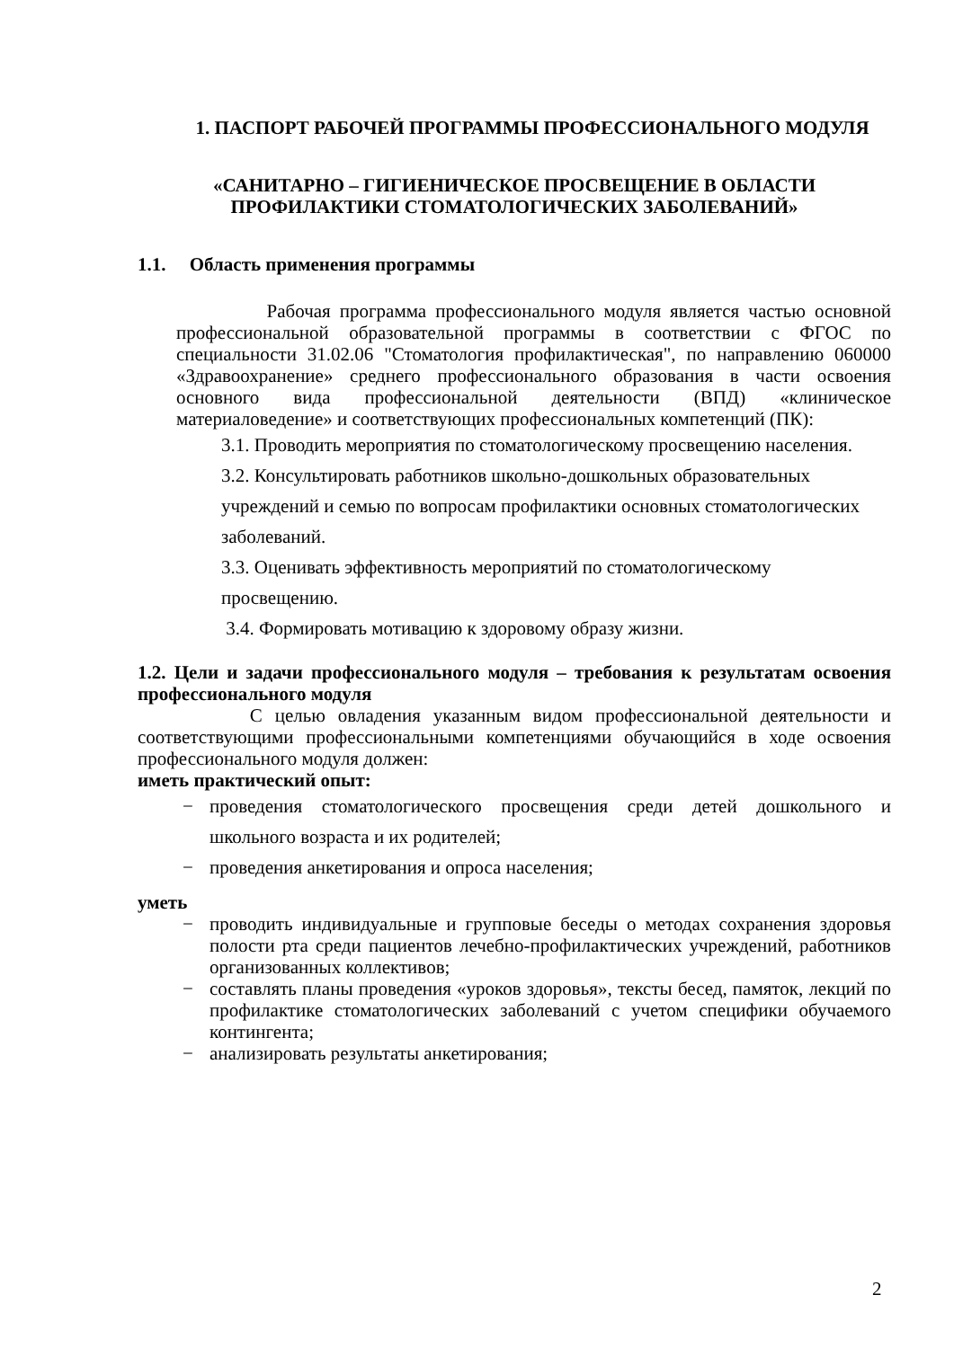1. ПАСПОРТ РАБОЧЕЙ ПРОГРАММЫ ПРОФЕССИОНАЛЬНОГО МОДУЛЯ
«САНИТАРНО – ГИГИЕНИЧЕСКОЕ ПРОСВЕЩЕНИЕ В ОБЛАСТИ ПРОФИЛАКТИКИ СТОМАТОЛОГИЧЕСКИХ ЗАБОЛЕВАНИЙ»
1.1. Область применения программы
Рабочая программа профессионального модуля является частью основной профессиональной образовательной программы в соответствии с ФГОС по специальности 31.02.06 "Стоматология профилактическая", по направлению 060000 «Здравоохранение» среднего профессионального образования в части освоения основного вида профессиональной деятельности (ВПД) «клиническое материаловедение» и соответствующих профессиональных компетенций (ПК):
3.1. Проводить мероприятия по стоматологическому просвещению населения.
3.2. Консультировать работников школьно-дошкольных образовательных учреждений и семью по вопросам профилактики основных стоматологических заболеваний.
3.3. Оценивать эффективность мероприятий по стоматологическому просвещению.
3.4. Формировать мотивацию к здоровому образу жизни.
1.2. Цели и задачи профессионального модуля – требования к результатам освоения профессионального модуля
С целью овладения указанным видом профессиональной деятельности и соответствующими профессиональными компетенциями обучающийся в ходе освоения профессионального модуля должен:
иметь практический опыт:
− проведения стоматологического просвещения среди детей дошкольного и школьного возраста и их родителей;
− проведения анкетирования и опроса населения;
уметь
− проводить индивидуальные и групповые беседы о методах сохранения здоровья полости рта среди пациентов лечебно-профилактических учреждений, работников организованных коллективов;
− составлять планы проведения «уроков здоровья», тексты бесед, памяток, лекций по профилактике стоматологических заболеваний с учетом специфики обучаемого контингента;
− анализировать результаты анкетирования;
2